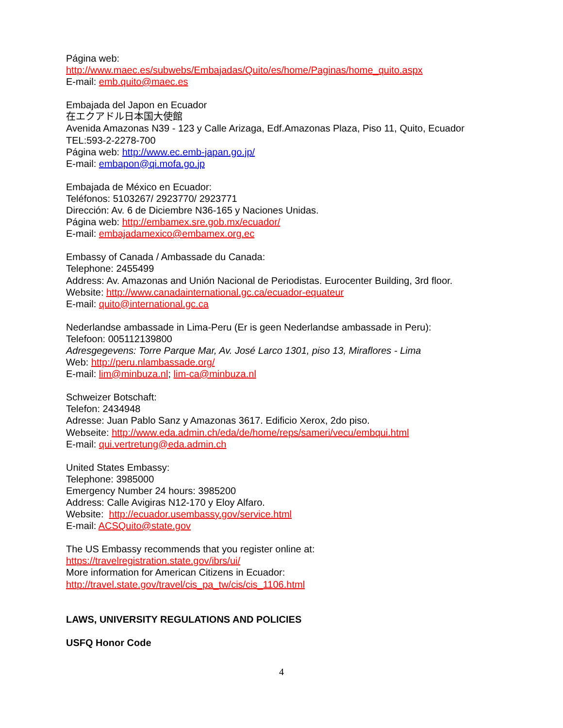Página web:
http://www.maec.es/subwebs/Embajadas/Quito/es/home/Paginas/home_quito.aspx
E-mail: emb.quito@maec.es
Embajada del Japon en Ecuador
在エクアドル日本国大使館
Avenida Amazonas N39 - 123 y Calle Arizaga, Edf.Amazonas Plaza, Piso 11, Quito, Ecuador
TEL:593-2-2278-700
Página web: http://www.ec.emb-japan.go.jp/
E-mail: embapon@qi.mofa.go.jp
Embajada de México en Ecuador:
Teléfonos: 5103267/ 2923770/ 2923771
Dirección: Av. 6 de Diciembre N36-165 y Naciones Unidas.
Página web: http://embamex.sre.gob.mx/ecuador/
E-mail: embajadamexico@embamex.org.ec
Embassy of Canada / Ambassade du Canada:
Telephone: 2455499
Address: Av. Amazonas and Unión Nacional de Periodistas. Eurocenter Building, 3rd floor.
Website: http://www.canadainternational.gc.ca/ecuador-equateur
E-mail: quito@international.gc.ca
Nederlandse ambassade in Lima-Peru (Er is geen Nederlandse ambassade in Peru):
Telefoon: 005112139800
Adresgegevens: Torre Parque Mar, Av. José Larco 1301, piso 13, Miraflores - Lima
Web: http://peru.nlambassade.org/
E-mail: lim@minbuza.nl; lim-ca@minbuza.nl
Schweizer Botschaft:
Telefon: 2434948
Adresse: Juan Pablo Sanz y Amazonas 3617. Edificio Xerox, 2do piso.
Webseite: http://www.eda.admin.ch/eda/de/home/reps/sameri/vecu/embqui.html
E-mail: qui.vertretung@eda.admin.ch
United States Embassy:
Telephone: 3985000
Emergency Number 24 hours: 3985200
Address: Calle Avigiras N12-170 y Eloy Alfaro.
Website: http://ecuador.usembassy.gov/service.html
E-mail: ACSQuito@state.gov
The US Embassy recommends that you register online at:
https://travelregistration.state.gov/ibrs/ui/
More information for American Citizens in Ecuador:
http://travel.state.gov/travel/cis_pa_tw/cis/cis_1106.html
LAWS, UNIVERSITY REGULATIONS AND POLICIES
USFQ Honor Code
4